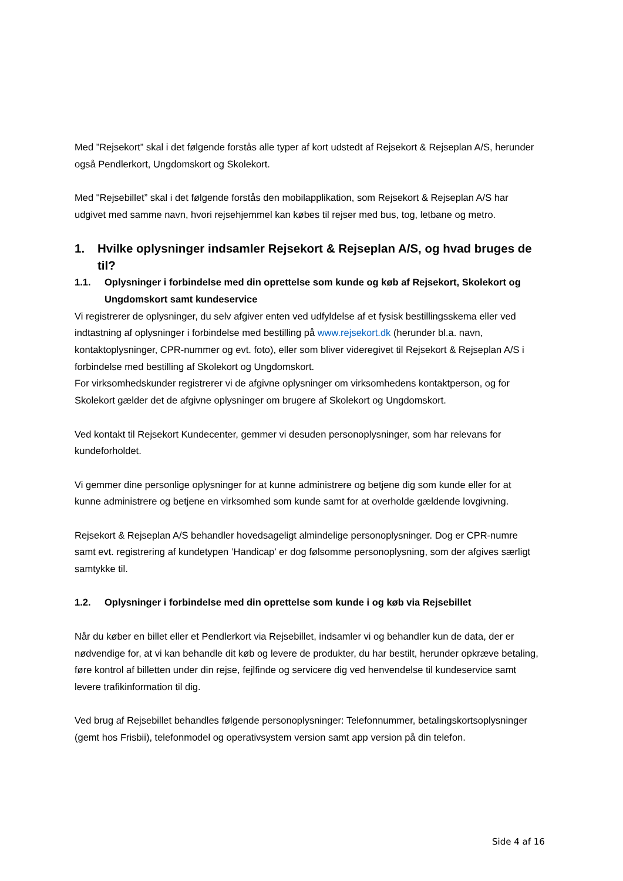Med ”Rejsekort” skal i det følgende forstås alle typer af kort udstedt af Rejsekort & Rejseplan A/S, herunder også Pendlerkort, Ungdomskort og Skolekort.
Med "Rejsebillet” skal i det følgende forstås den mobilapplikation, som Rejsekort & Rejseplan A/S har udgivet med samme navn, hvori rejsehjemmel kan købes til rejser med bus, tog, letbane og metro.
1. Hvilke oplysninger indsamler Rejsekort & Rejseplan A/S, og hvad bruges de til?
1.1. Oplysninger i forbindelse med din oprettelse som kunde og køb af Rejsekort, Skolekort og Ungdomskort samt kundeservice
Vi registrerer de oplysninger, du selv afgiver enten ved udfyldelse af et fysisk bestillingsskema eller ved indtastning af oplysninger i forbindelse med bestilling på www.rejsekort.dk (herunder bl.a. navn, kontaktoplysninger, CPR-nummer og evt. foto), eller som bliver videregivet til Rejsekort & Rejseplan A/S i forbindelse med bestilling af Skolekort og Ungdomskort.
For virksomhedskunder registrerer vi de afgivne oplysninger om virksomhedens kontaktperson, og for Skolekort gælder det de afgivne oplysninger om brugere af Skolekort og Ungdomskort.
Ved kontakt til Rejsekort Kundecenter, gemmer vi desuden personoplysninger, som har relevans for kundeforholdet.
Vi gemmer dine personlige oplysninger for at kunne administrere og betjene dig som kunde eller for at kunne administrere og betjene en virksomhed som kunde samt for at overholde gældende lovgivning.
Rejsekort & Rejseplan A/S behandler hovedsageligt almindelige personoplysninger. Dog er CPR-numre samt evt. registrering af kundetypen ’Handicap’ er dog følsomme personoplysning, som der afgives særligt samtykke til.
1.2. Oplysninger i forbindelse med din oprettelse som kunde i og køb via Rejsebillet
Når du køber en billet eller et Pendlerkort via Rejsebillet, indsamler vi og behandler kun de data, der er nødvendige for, at vi kan behandle dit køb og levere de produkter, du har bestilt, herunder opkræve betaling, føre kontrol af billetten under din rejse, fejlfinde og servicere dig ved henvendelse til kundeservice samt levere trafikinformation til dig.
Ved brug af Rejsebillet behandles følgende personoplysninger: Telefonnummer, betalingskortsoplysninger (gemt hos Frisbii), telefonmodel og operativsystem version samt app version på din telefon.
Side 4 af 16